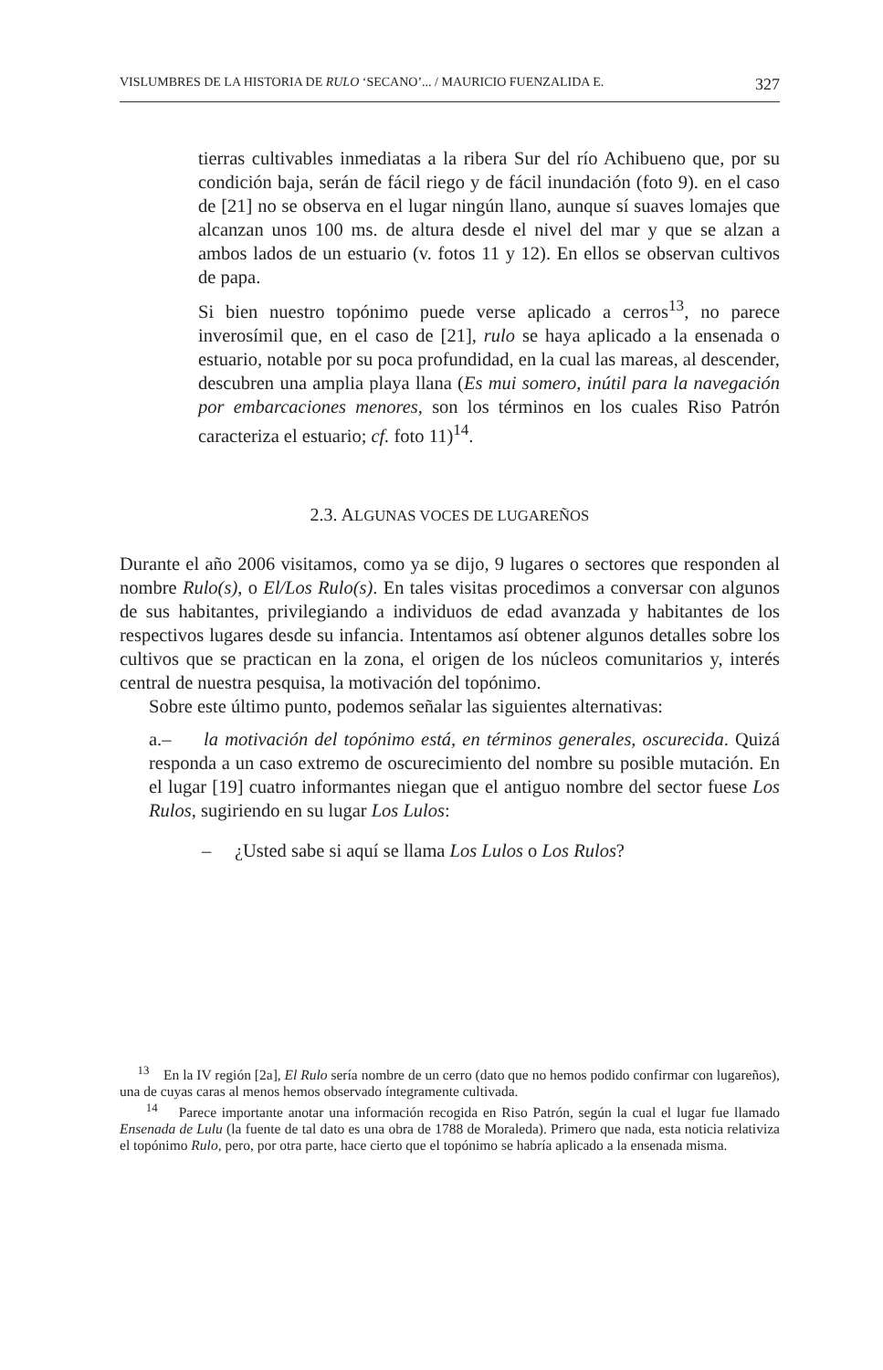VISLUMBRES DE LA HISTORIA DE RULO ‘SECANO’... / MAURICIO FUENZALIDA E. 327
tierras cultivables inmediatas a la ribera Sur del río Achibueno que, por su condición baja, serán de fácil riego y de fácil inundación (foto 9). en el caso de [21] no se observa en el lugar ningún llano, aunque sí suaves lomajes que alcanzan unos 100 ms. de altura desde el nivel del mar y que se alzan a ambos lados de un estuario (v. fotos 11 y 12). En ellos se observan cultivos de papa.
Si bien nuestro topónimo puede verse aplicado a cerros<sup>13</sup>, no parece inverosímil que, en el caso de [21], rulo se haya aplicado a la ensenada o estuario, notable por su poca profundidad, en la cual las mareas, al descender, descubren una amplia playa llana (Es mui somero, inútil para la navegación por embarcaciones menores, son los términos en los cuales Riso Patrón caracteriza el estuario; cf. foto 11)<sup>14</sup>.
2.3. ALGUNAS VOCES DE LUGAREÑOS
Durante el año 2006 visitamos, como ya se dijo, 9 lugares o sectores que responden al nombre Rulo(s), o El/Los Rulo(s). En tales visitas procedimos a conversar con algunos de sus habitantes, privilegiando a individuos de edad avanzada y habitantes de los respectivos lugares desde su infancia. Intentamos así obtener algunos detalles sobre los cultivos que se practican en la zona, el origen de los núcleos comunitarios y, interés central de nuestra pesquisa, la motivación del topónimo.
Sobre este último punto, podemos señalar las siguientes alternativas:
a.– la motivación del topónimo está, en términos generales, oscurecida. Quizá responda a un caso extremo de oscurecimiento del nombre su posible mutación. En el lugar [19] cuatro informantes niegan que el antiguo nombre del sector fuese Los Rulos, sugiriendo en su lugar Los Lulos:
– ¿Usted sabe si aquí se llama Los Lulos o Los Rulos?
<sup>13</sup> En la IV región [2a], El Rulo sería nombre de un cerro (dato que no hemos podido confirmar con lugareños), una de cuyas caras al menos hemos observado íntegramente cultivada.
<sup>14</sup> Parece importante anotar una información recogida en Riso Patrón, según la cual el lugar fue llamado Ensenada de Lulu (la fuente de tal dato es una obra de 1788 de Moraleda). Primero que nada, esta noticia relativiza el topónimo Rulo, pero, por otra parte, hace cierto que el topónimo se habría aplicado a la ensenada misma.